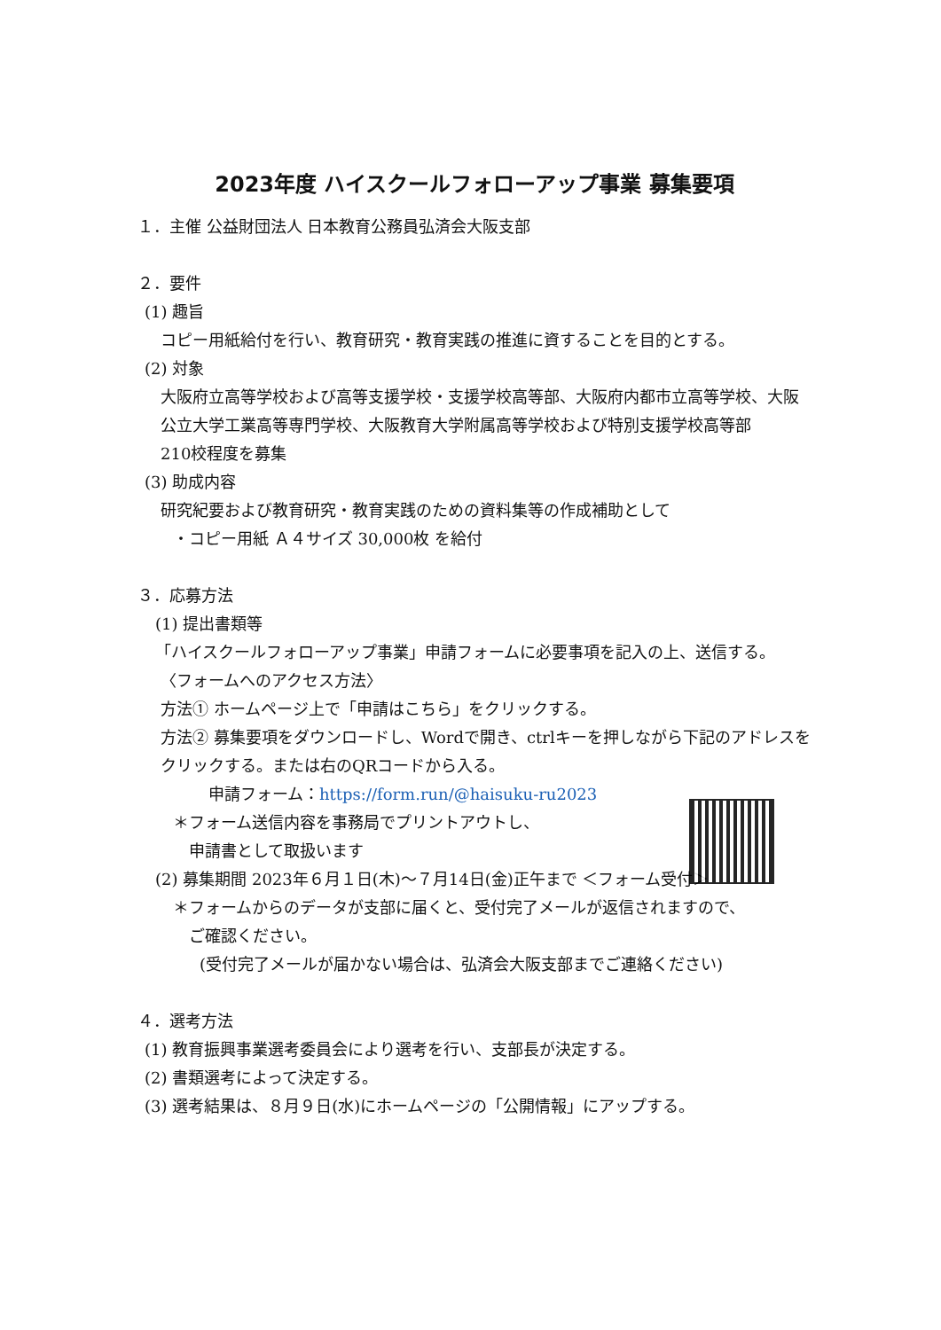2023年度 ハイスクールフォローアップ事業 募集要項
１．主催 公益財団法人 日本教育公務員弘済会大阪支部
２．要件
(1) 趣旨
コピー用紙給付を行い、教育研究・教育実践の推進に資することを目的とする。
(2) 対象
大阪府立高等学校および高等支援学校・支援学校高等部、大阪府内都市立高等学校、大阪公立大学工業高等専門学校、大阪教育大学附属高等学校および特別支援学校高等部
210校程度を募集
(3) 助成内容
研究紀要および教育研究・教育実践のための資料集等の作成補助として
・コピー用紙 Ａ４サイズ 30,000枚 を給付
３．応募方法
(1) 提出書類等
「ハイスクールフォローアップ事業」申請フォームに必要事項を記入の上、送信する。
〈フォームへのアクセス方法〉
方法① ホームページ上で「申請はこちら」をクリックする。
方法② 募集要項をダウンロードし、Wordで開き、ctrlキーを押しながら下記のアドレスをクリックする。または右のQRコードから入る。
申請フォーム：https://form.run/@haisuku-ru2023
＊フォーム送信内容を事務局でプリントアウトし、
申請書として取扱います
(2) 募集期間 2023年６月１日(木)～７月14日(金)正午まで ＜フォーム受付＞
＊フォームからのデータが支部に届くと、受付完了メールが返信されますので、
ご確認ください。
(受付完了メールが届かない場合は、弘済会大阪支部までご連絡ください)
４．選考方法
(1) 教育振興事業選考委員会により選考を行い、支部長が決定する。
(2) 書類選考によって決定する。
(3) 選考結果は、８月９日(水)にホームページの「公開情報」にアップする。